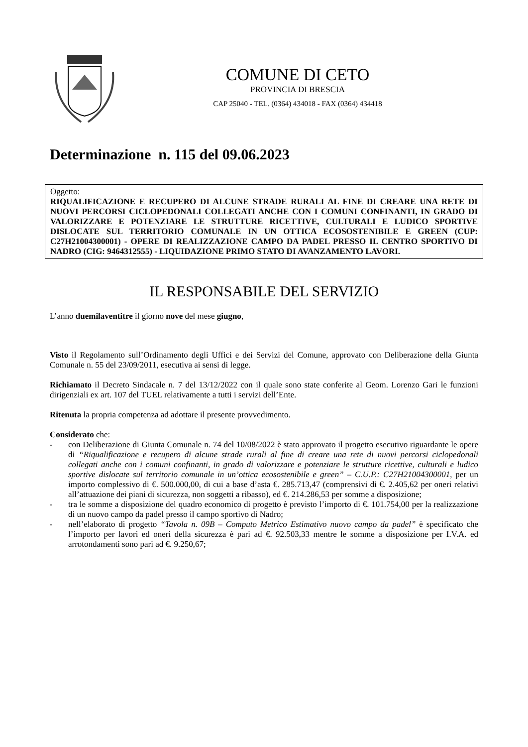COMUNE DI CETO
PROVINCIA DI BRESCIA
CAP 25040 - TEL. (0364) 434018 - FAX (0364) 434418
Determinazione n. 115 del 09.06.2023
Oggetto:
RIQUALIFICAZIONE E RECUPERO DI ALCUNE STRADE RURALI AL FINE DI CREARE UNA RETE DI NUOVI PERCORSI CICLOPEDONALI COLLEGATI ANCHE CON I COMUNI CONFINANTI, IN GRADO DI VALORIZZARE E POTENZIARE LE STRUTTURE RICETTIVE, CULTURALI E LUDICO SPORTIVE DISLOCATE SUL TERRITORIO COMUNALE IN UN OTTICA ECOSOSTENIBILE E GREEN (CUP: C27H21004300001) - OPERE DI REALIZZAZIONE CAMPO DA PADEL PRESSO IL CENTRO SPORTIVO DI NADRO (CIG: 9464312555) - LIQUIDAZIONE PRIMO STATO DI AVANZAMENTO LAVORI.
IL RESPONSABILE DEL SERVIZIO
L’anno duemilaventitre il giorno nove del mese giugno,
Visto il Regolamento sull’Ordinamento degli Uffici e dei Servizi del Comune, approvato con Deliberazione della Giunta Comunale n. 55 del 23/09/2011, esecutiva ai sensi di legge.
Richiamato il Decreto Sindacale n. 7 del 13/12/2022 con il quale sono state conferite al Geom. Lorenzo Gari le funzioni dirigenziali ex art. 107 del TUEL relativamente a tutti i servizi dell’Ente.
Ritenuta la propria competenza ad adottare il presente provvedimento.
Considerato che:
- con Deliberazione di Giunta Comunale n. 74 del 10/08/2022 è stato approvato il progetto esecutivo riguardante le opere di “Riqualificazione e recupero di alcune strade rurali al fine di creare una rete di nuovi percorsi ciclopedonali collegati anche con i comuni confinanti, in grado di valorizzare e potenziare le strutture ricettive, culturali e ludico sportive dislocate sul territorio comunale in un’ottica ecosostenibile e green” – C.U.P.: C27H21004300001, per un importo complessivo di €. 500.000,00, di cui a base d’asta €. 285.713,47 (comprensivi di €. 2.405,62 per oneri relativi all’attuazione dei piani di sicurezza, non soggetti a ribasso), ed €. 214.286,53 per somme a disposizione;
- tra le somme a disposizione del quadro economico di progetto è previsto l’importo di €. 101.754,00 per la realizzazione di un nuovo campo da padel presso il campo sportivo di Nadro;
- nell’elaborato di progetto “Tavola n. 09B – Computo Metrico Estimativo nuovo campo da padel” è specificato che l’importo per lavori ed oneri della sicurezza è pari ad €. 92.503,33 mentre le somme a disposizione per I.V.A. ed arrotondamenti sono pari ad €. 9.250,67;